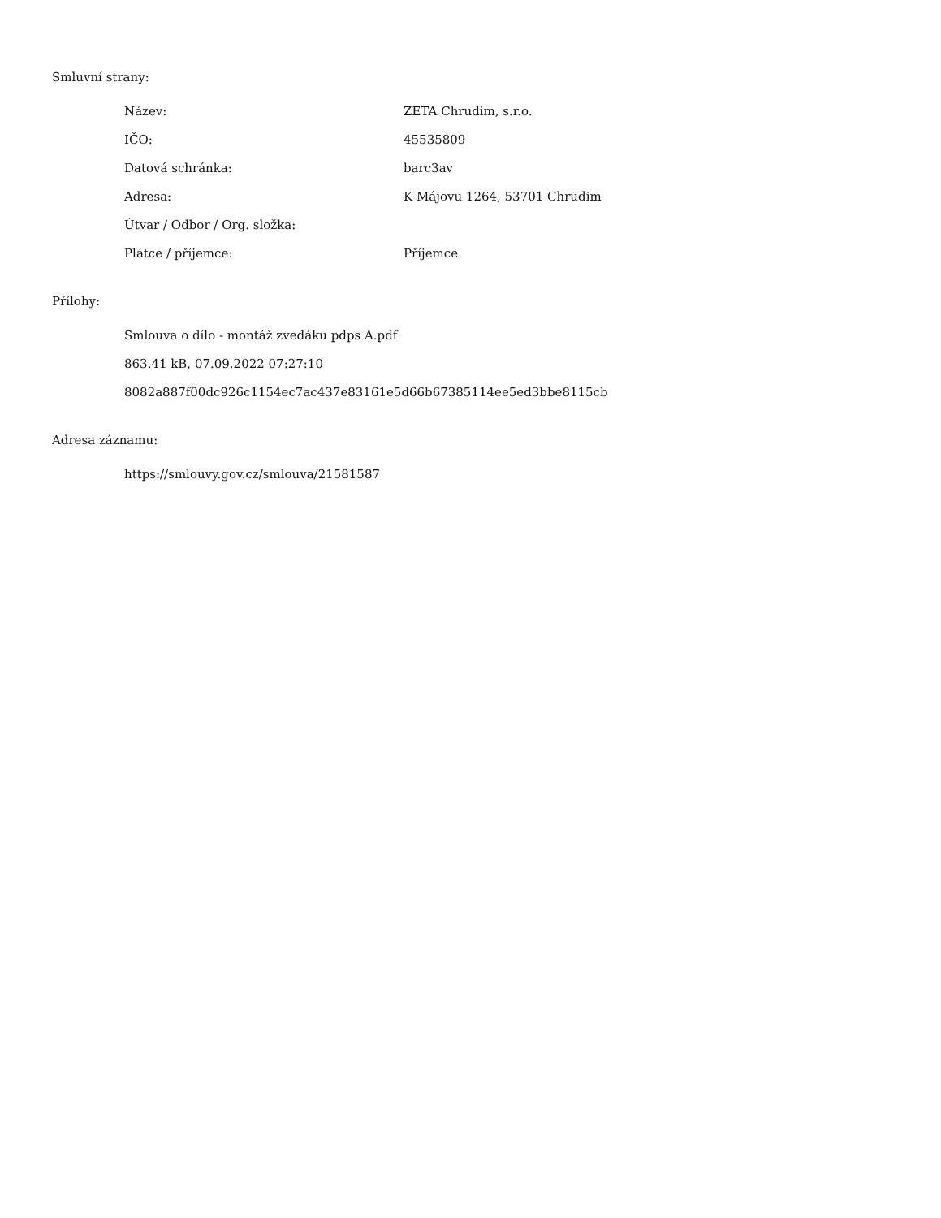Smluvní strany:
| Název: | ZETA Chrudim, s.r.o. |
| IČO: | 45535809 |
| Datová schránka: | barc3av |
| Adresa: | K Májovu 1264, 53701 Chrudim |
| Útvar / Odbor / Org. složka: | |
| Plátce / příjemce: | Příjemce |
Přílohy:
Smlouva o dílo - montáž zvedáku pdps A.pdf
863.41 kB, 07.09.2022 07:27:10
8082a887f00dc926c1154ec7ac437e83161e5d66b67385114ee5ed3bbe8115cb
Adresa záznamu:
https://smlouvy.gov.cz/smlouva/21581587